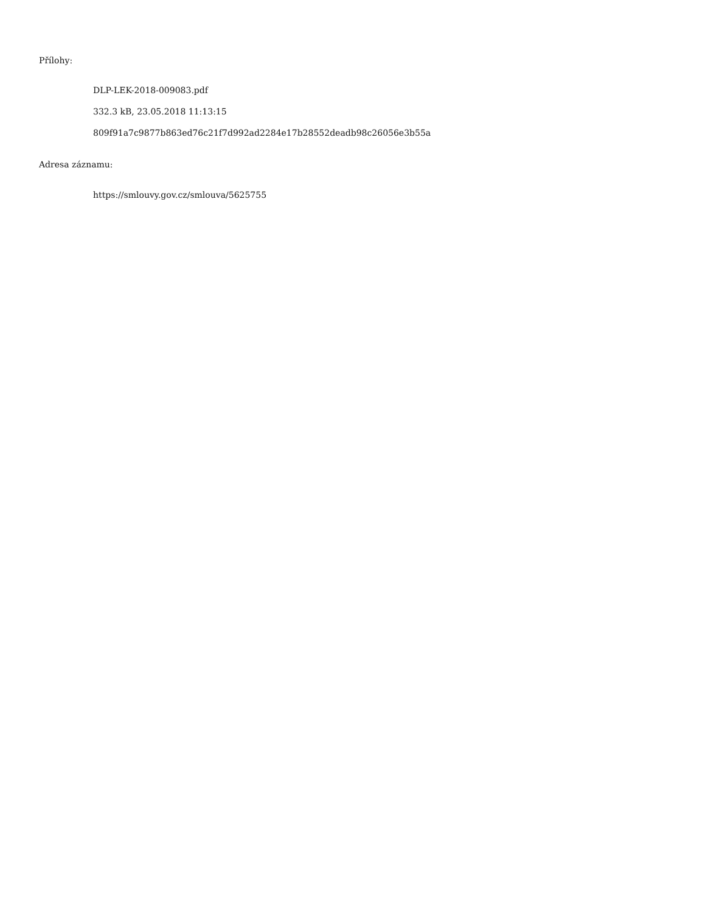Přílohy:
DLP-LEK-2018-009083.pdf
332.3 kB, 23.05.2018 11:13:15
809f91a7c9877b863ed76c21f7d992ad2284e17b28552deadb98c26056e3b55a
Adresa záznamu:
https://smlouvy.gov.cz/smlouva/5625755